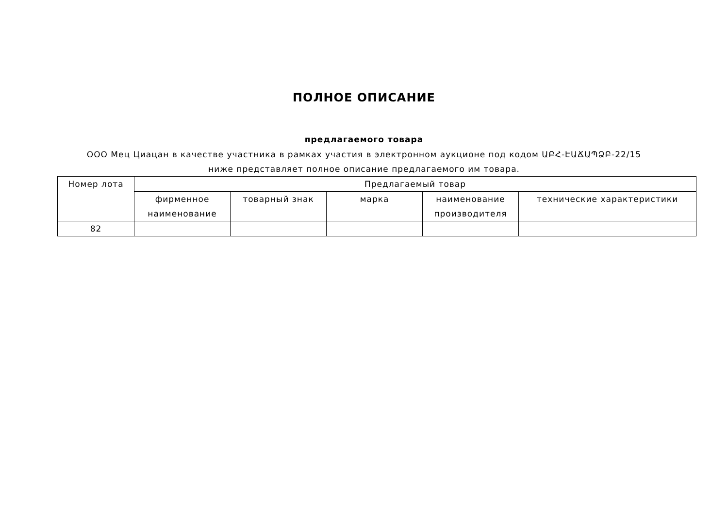ПОЛНОЕ ОПИСАНИЕ
предлагаемого товара
ООО Мец Циацан в качестве участника в рамках участия в электронном аукционе под кодом ԱԲՀ-ԷԱՃԱՊՁԲ-22/15 ниже представляет полное описание предлагаемого им товара.
| Номер лота | Предлагаемый товар | | | | |
| --- | --- | --- | --- | --- | --- |
| | фирменное наименование | товарный знак | марка | наименование производителя | технические характеристики |
| 82 | | | | | |